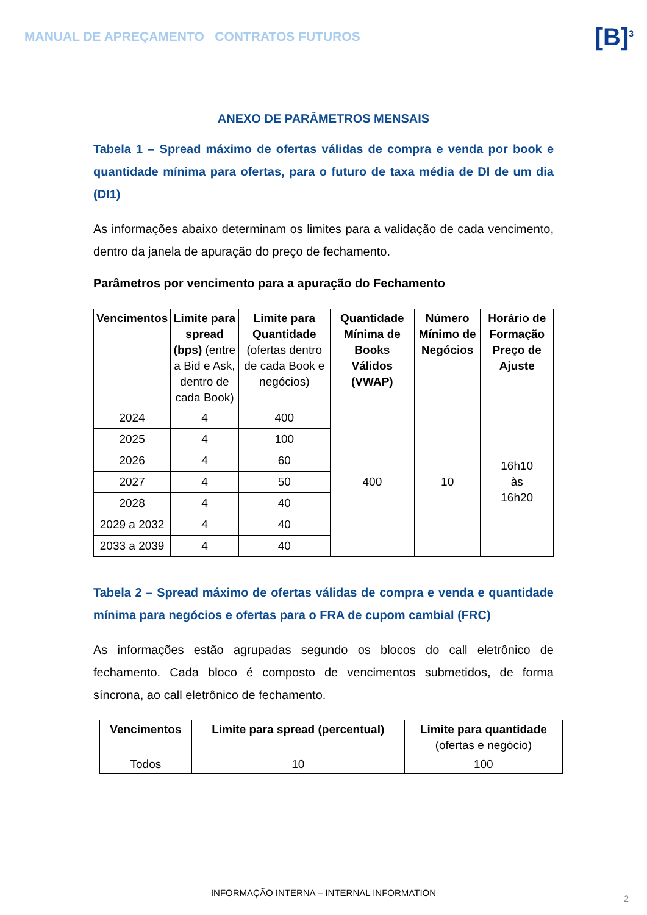MANUAL DE APREÇAMENTO CONTRATOS FUTUROS
[B]<sup>3</sup>
ANEXO DE PARÂMETROS MENSAIS
Tabela 1 – Spread máximo de ofertas válidas de compra e venda por book e quantidade mínima para ofertas, para o futuro de taxa média de DI de um dia (DI1)
As informações abaixo determinam os limites para a validação de cada vencimento, dentro da janela de apuração do preço de fechamento.
Parâmetros por vencimento para a apuração do Fechamento
| Vencimentos | Limite para spread (bps) (entre a Bid e Ask, dentro de cada Book) | Limite para Quantidade (ofertas dentro de cada Book e negócios) | Quantidade Mínima de Books Válidos (VWAP) | Número Mínimo de Negócios | Horário de Formação Preço de Ajuste |
| --- | --- | --- | --- | --- | --- |
| 2024 | 4 | 400 | 400 | 10 | 16h10 às 16h20 |
| 2025 | 4 | 100 | | | |
| 2026 | 4 | 60 | | | |
| 2027 | 4 | 50 | | | |
| 2028 | 4 | 40 | | | |
| 2029 a 2032 | 4 | 40 | | | |
| 2033 a 2039 | 4 | 40 | | | |
Tabela 2 – Spread máximo de ofertas válidas de compra e venda e quantidade mínima para negócios e ofertas para o FRA de cupom cambial (FRC)
As informações estão agrupadas segundo os blocos do call eletrônico de fechamento. Cada bloco é composto de vencimentos submetidos, de forma síncrona, ao call eletrônico de fechamento.
| Vencimentos | Limite para spread (percentual) | Limite para quantidade (ofertas e negócio) |
| --- | --- | --- |
| Todos | 10 | 100 |
INFORMAÇÃO INTERNA – INTERNAL INFORMATION
2